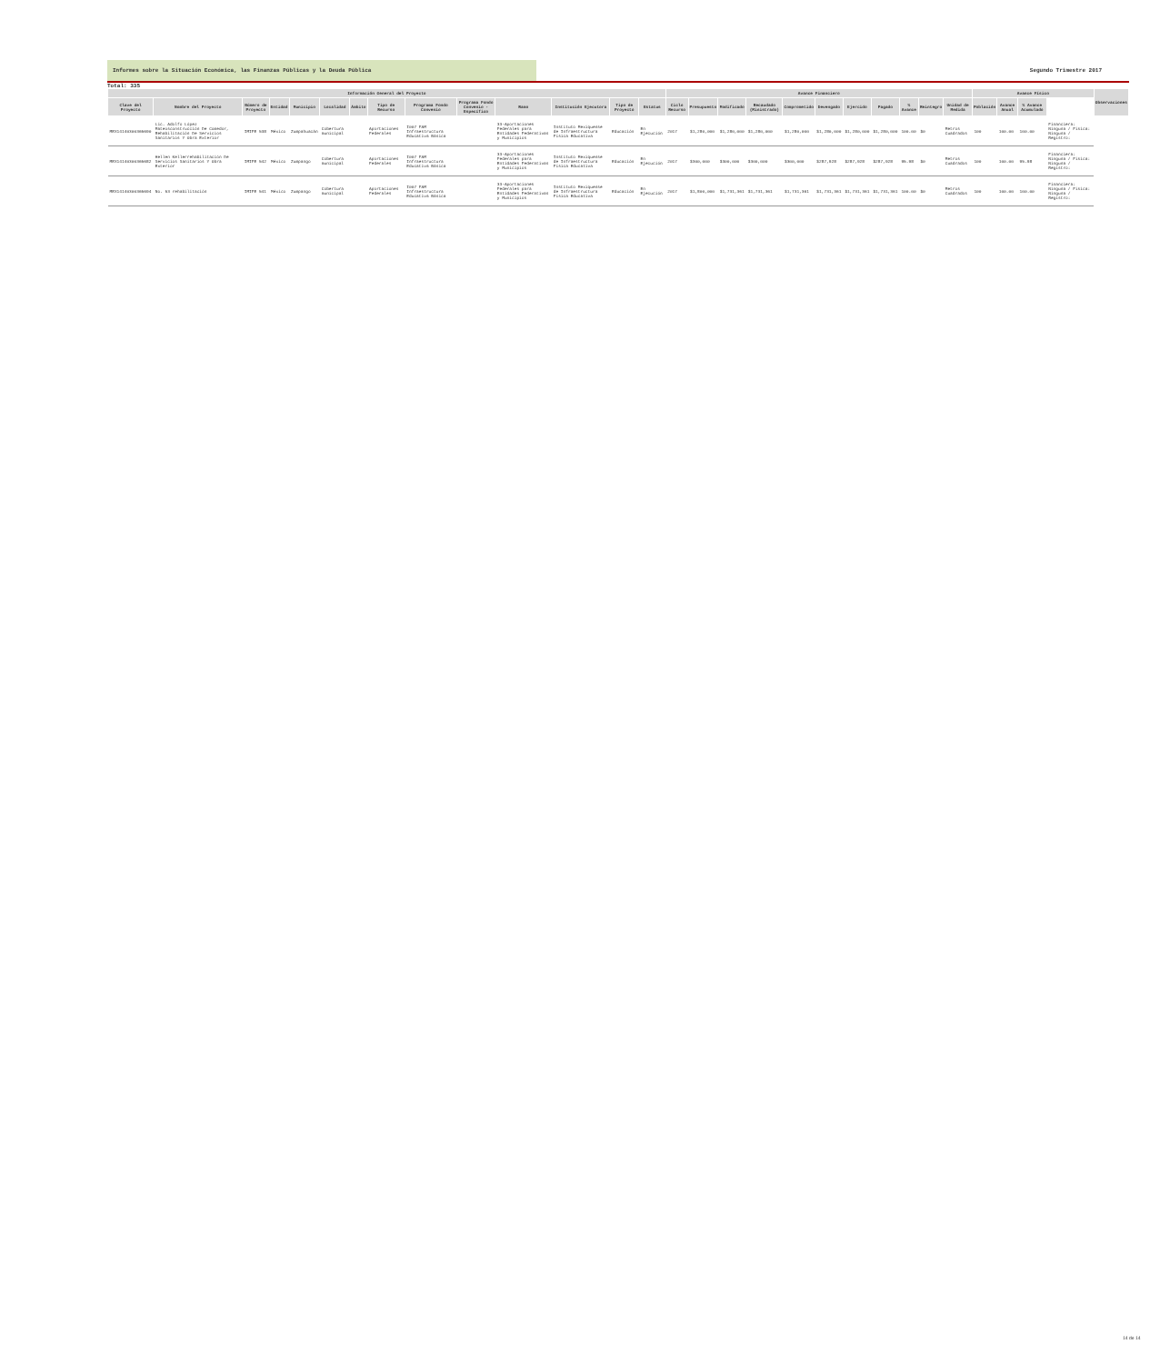Informes sobre la Situación Económica, las Finanzas Públicas y la Deuda Pública Segundo Trimestre 2017
Total: 335
| Información General del Proyecto | | | | | | | | | | | | | | Avance Financiero | | | | | | | | | | | Avance Físico | | | | Observaciones |
| --- | --- | --- | --- | --- | --- | --- | --- | --- | --- | --- | --- | --- | --- | --- | --- | --- | --- | --- | --- | --- | --- | --- | --- | --- | --- | --- | --- | --- | --- |
| Clave del Proyecto | Nombre del Proyecto | Número de Proyecto | Entidad | Municipio | Localidad | Ámbito | Tipo de Recurso | Programa Fondo Convenio | Programa Fondo Convenio - Específico | Ramo | Institución Ejecutora | Tipo de Proyecto | Estatus | Ciclo Recurso | Presupuesto | Modificado | Recaudado (Ministrado) | Comprometido | Devengado | Ejercido | Pagado | % Avance | Reintegro | Unidad de Medida | Población | Avance Anual | % Avance Acumulado | | |
| MEX14140300365690 | Lic. Adolfo López Mateosconstrucción De Comedor, Rehabilitación De Servicios Sanitarios Y Obra Exterior | IMIFE 538 | México | Zumpahuacán | Cobertura municipal | | Aportaciones Federales | I007 FAM Infraestructura Educativa Básica | | 33-Aportaciones Federales para Entidades Federativas y Municipios | Instituto Mexiquense de Infraestructura Física Educativa | Educación | En Ejecución | 2017 | $1,280,000 | $1,280,000 | $1,280,000 | $1,280,000 | $1,280,000 | $1,280,000 | $1,280,000 | 100.00 | $0 | Metros Cuadrados | 100 | 100.00 | 100.00 | Financiera: Ninguna / Física: Ninguna / Registro: | |
| MEX14140300365682 | Hellen Kellerrehabilitación De Servicios Sanitarios Y Obra Exterior | IMIFE 542 | México | Zumpango | Cobertura municipal | | Aportaciones Federales | I007 FAM Infraestructura Educativa Básica | | 33-Aportaciones Federales para Entidades Federativas y Municipios | Instituto Mexiquense de Infraestructura Física Educativa | Educación | En Ejecución | 2017 | $300,000 | $300,000 | $300,000 | $300,000 | $287,928 | $287,928 | $287,928 | 95.98 | $0 | Metros Cuadrados | 100 | 100.00 | 95.98 | Financiera: Ninguna / Física: Ninguna / Registro: | |
| MEX14140300365694 | No. 53 rehabilitación | IMIFE 541 | México | Zumpango | Cobertura municipal | | Aportaciones Federales | I007 FAM Infraestructura Educativa Básica | | 33-Aportaciones Federales para Entidades Federativas y Municipios | Instituto Mexiquense de Infraestructura Física Educativa | Educación | En Ejecución | 2017 | $1,800,000 | $1,731,361 | $1,731,361 | $1,731,361 | $1,731,361 | $1,731,361 | $1,731,361 | 100.00 | $0 | Metros Cuadrados | 100 | 100.00 | 100.00 | Financiera: Ninguna / Física: Ninguna / Registro: | |
14 de 14